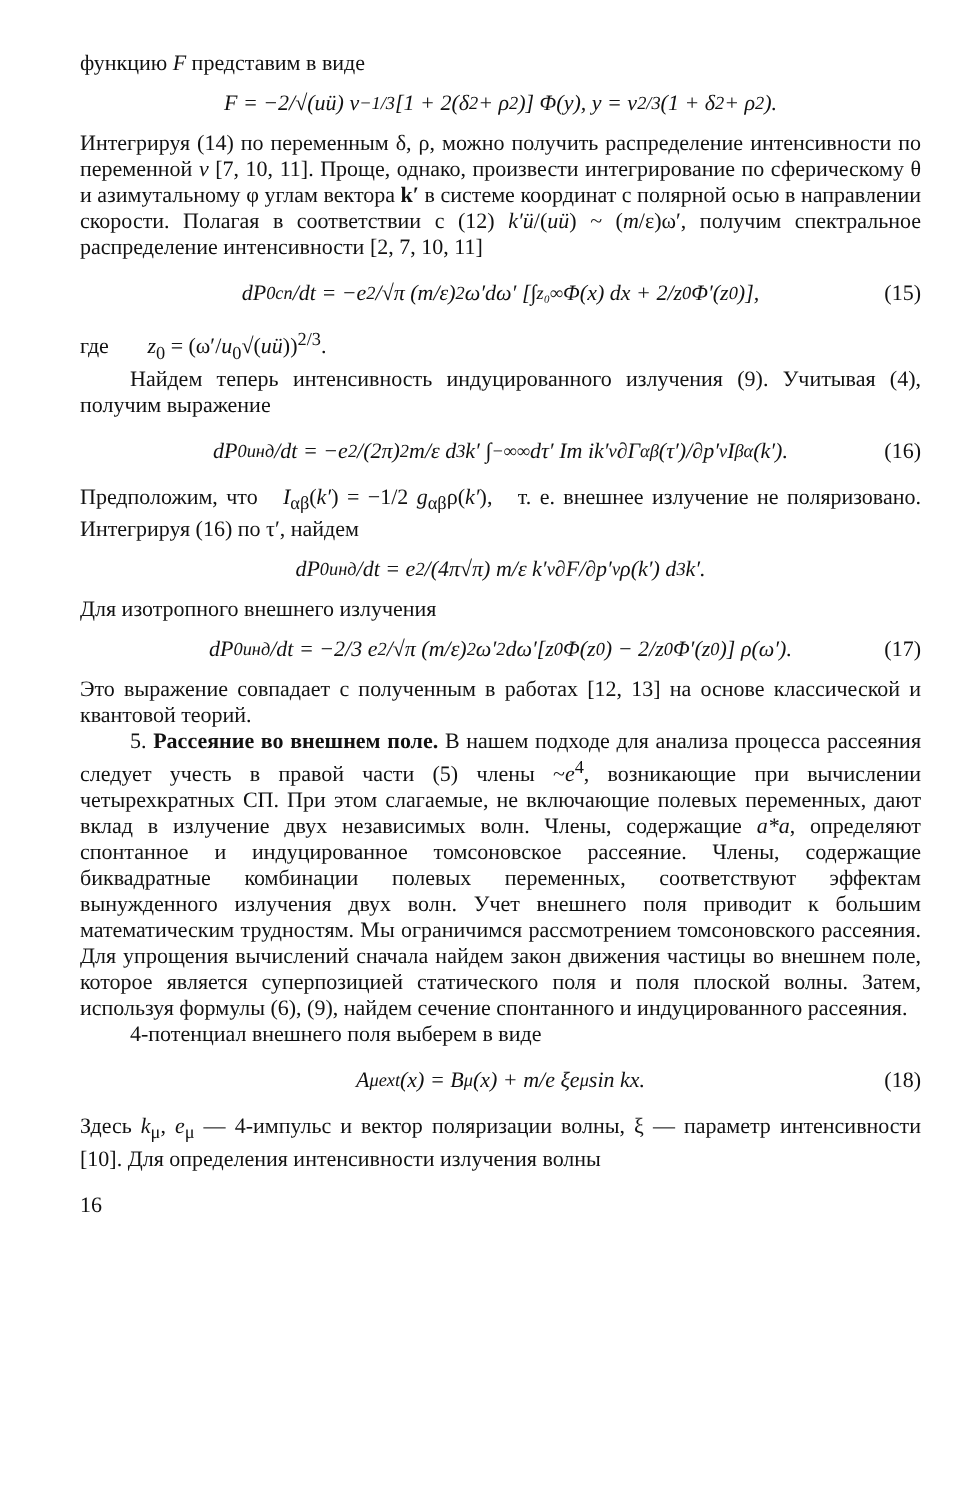функцию F представим в виде
F = −2/√(uü) v<sup>−1/3</sup>[1 + 2(δ<sup>2</sup> + ρ<sup>2</sup>)] Φ(y), y = v<sup>2/3</sup>(1 + δ<sup>2</sup> + ρ<sup>2</sup>).
Интегрируя (14) по переменным δ, ρ, можно получить распределение интенсивности по переменной v [7, 10, 11]. Проще, однако, произвести интегрирование по сферическому θ и азимутальному φ углам вектора k′ в системе координат с полярной осью в направлении скорости. Полагая в соответствии с (12) k′ü/(uü) ~ (m/ε)ω′, получим спектральное распределение интенсивности [2, 7, 10, 11]
dP<sub>0</sub><sup>сп</sup>/dt = −e<sup>2</sup>/√π (m/ε)<sup>2</sup> ω′dω′ [∫<sub>z₀</sub><sup>∞</sup> Φ(x) dx + 2/z<sub>0</sub> Φ′(z<sub>0</sub>)], (15)
где z<sub>0</sub> = (ω′/u<sub>0</sub>√(uü))<sup>2/3</sup>.
Найдем теперь интенсивность индуцированного излучения (9). Учитывая (4), получим выражение
dP<sub>0</sub><sup>инд</sup>/dt = −e<sup>2</sup>/(2π)<sup>2</sup> m/ε d<sup>3</sup>k′ ∫<sub>−∞</sub><sup>∞</sup> dτ′ Im ik′<sub>ν</sub> ∂Γ<sub>αβ</sub>(τ′)/∂p′<sub>ν</sub> I<sup>βα</sup>(k′). (16)
Предположим, что I<sub>αβ</sub>(k′) = −1/2 g<sub>αβ</sub>ρ(k′), т. е. внешнее излучение не поляризовано. Интегрируя (16) по τ′, найдем
dP<sub>0</sub><sup>инд</sup>/dt = e<sup>2</sup>/(4π√π) m/ε k′<sub>ν</sub> ∂F/∂p′<sub>ν</sub> ρ(k′) d<sup>3</sup>k′.
Для изотропного внешнего излучения
dP<sub>0</sub><sup>инд</sup>/dt = −2/3 e<sup>2</sup>/√π (m/ε)<sup>2</sup> ω′<sup>2</sup>dω′[z<sub>0</sub>Φ(z<sub>0</sub>) − 2/z<sub>0</sub> Φ′(z<sub>0</sub>)] ρ(ω′). (17)
Это выражение совпадает с полученным в работах [12, 13] на основе классической и квантовой теорий.
5. Рассеяние во внешнем поле. В нашем подходе для анализа процесса рассеяния следует учесть в правой части (5) члены ~e<sup>4</sup>, возникающие при вычислении четырехкратных СП. При этом слагаемые, не включающие полевых переменных, дают вклад в излучение двух независимых волн. Члены, содержащие a*a, определяют спонтанное и индуцированное томсоновское рассеяние. Члены, содержащие биквадратные комбинации полевых переменных, соответствуют эффектам вынужденного излучения двух волн. Учет внешнего поля приводит к большим математическим трудностям. Мы ограничимся рассмотрением томсоновского рассеяния. Для упрощения вычислений сначала найдем закон движения частицы во внешнем поле, которое является суперпозицией статического поля и поля плоской волны. Затем, используя формулы (6), (9), найдем сечение спонтанного и индуцированного рассеяния.
4-потенциал внешнего поля выберем в виде
A<sub>μ</sub><sup>ext</sup>(x) = B<sub>μ</sub>(x) + m/e ξe<sub>μ</sub> sin kx. (18)
Здесь k<sub>μ</sub>, e<sub>μ</sub> — 4-импульс и вектор поляризации волны, ξ — параметр интенсивности [10]. Для определения интенсивности излучения волны
16